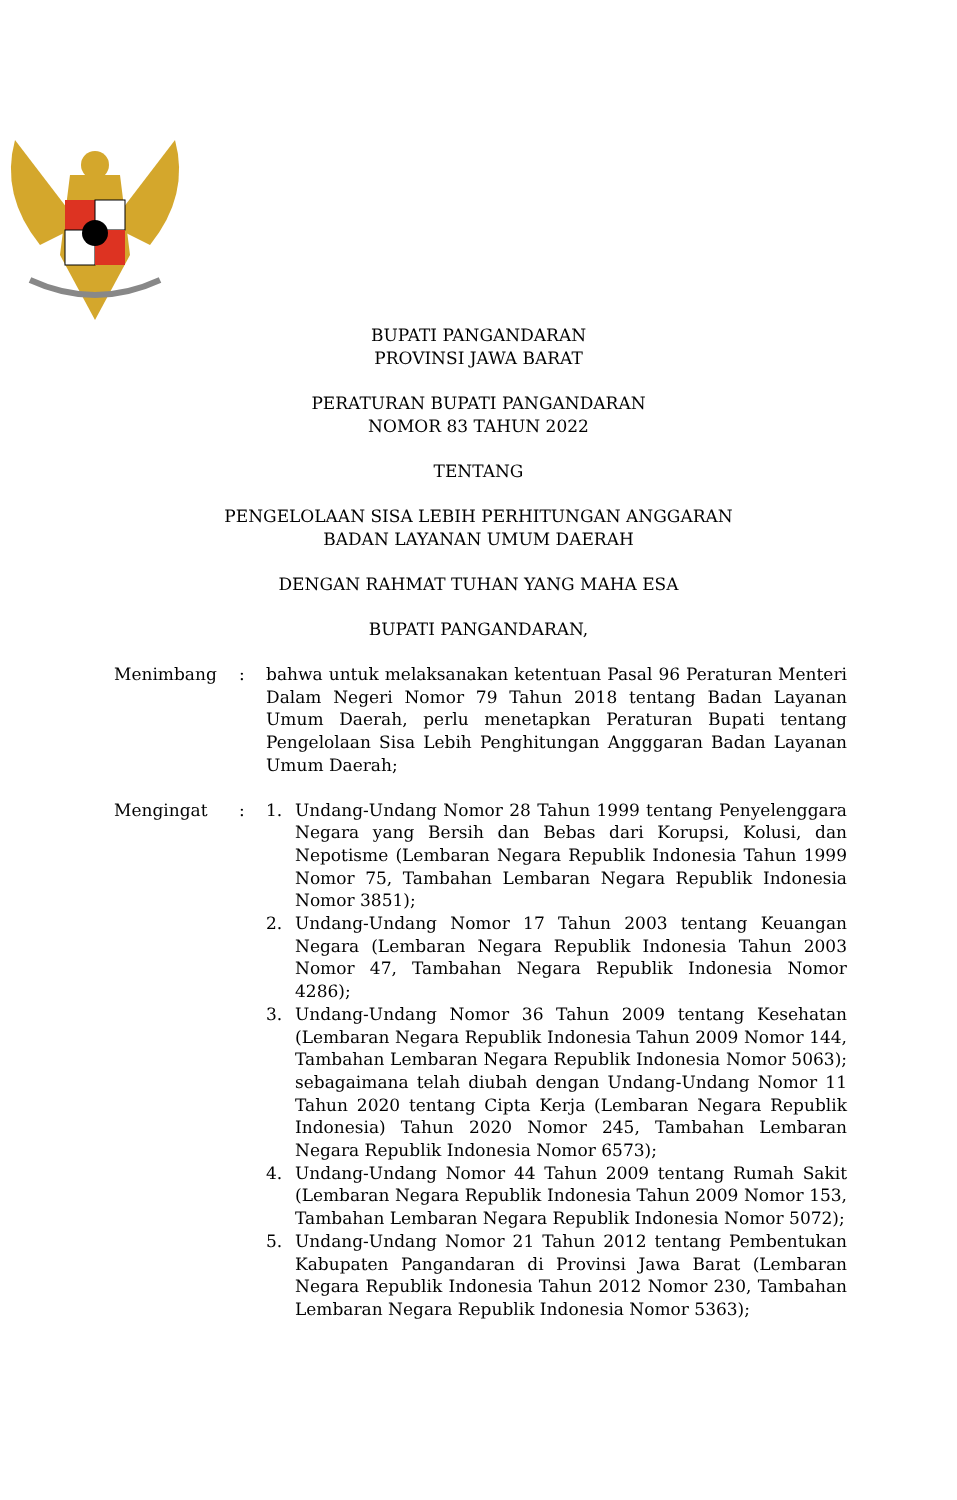BUPATI PANGANDARAN
PROVINSI JAWA BARAT
PERATURAN BUPATI PANGANDARAN
NOMOR 83 TAHUN 2022
TENTANG
PENGELOLAAN SISA LEBIH PERHITUNGAN ANGGARAN
BADAN LAYANAN UMUM DAERAH
DENGAN RAHMAT TUHAN YANG MAHA ESA
BUPATI PANGANDARAN,
Menimbang : bahwa untuk melaksanakan ketentuan Pasal 96 Peraturan Menteri Dalam Negeri Nomor 79 Tahun 2018 tentang Badan Layanan Umum Daerah, perlu menetapkan Peraturan Bupati tentang Pengelolaan Sisa Lebih Penghitungan Angggaran Badan Layanan Umum Daerah;
Mengingat : 1. Undang-Undang Nomor 28 Tahun 1999 tentang Penyelenggara Negara yang Bersih dan Bebas dari Korupsi, Kolusi, dan Nepotisme (Lembaran Negara Republik Indonesia Tahun 1999 Nomor 75, Tambahan Lembaran Negara Republik Indonesia Nomor 3851);
2. Undang-Undang Nomor 17 Tahun 2003 tentang Keuangan Negara (Lembaran Negara Republik Indonesia Tahun 2003 Nomor 47, Tambahan Negara Republik Indonesia Nomor 4286);
3. Undang-Undang Nomor 36 Tahun 2009 tentang Kesehatan (Lembaran Negara Republik Indonesia Tahun 2009 Nomor 144, Tambahan Lembaran Negara Republik Indonesia Nomor 5063); sebagaimana telah diubah dengan Undang-Undang Nomor 11 Tahun 2020 tentang Cipta Kerja (Lembaran Negara Republik Indonesia) Tahun 2020 Nomor 245, Tambahan Lembaran Negara Republik Indonesia Nomor 6573);
4. Undang-Undang Nomor 44 Tahun 2009 tentang Rumah Sakit (Lembaran Negara Republik Indonesia Tahun 2009 Nomor 153, Tambahan Lembaran Negara Republik Indonesia Nomor 5072);
5. Undang-Undang Nomor 21 Tahun 2012 tentang Pembentukan Kabupaten Pangandaran di Provinsi Jawa Barat (Lembaran Negara Republik Indonesia Tahun 2012 Nomor 230, Tambahan Lembaran Negara Republik Indonesia Nomor 5363);